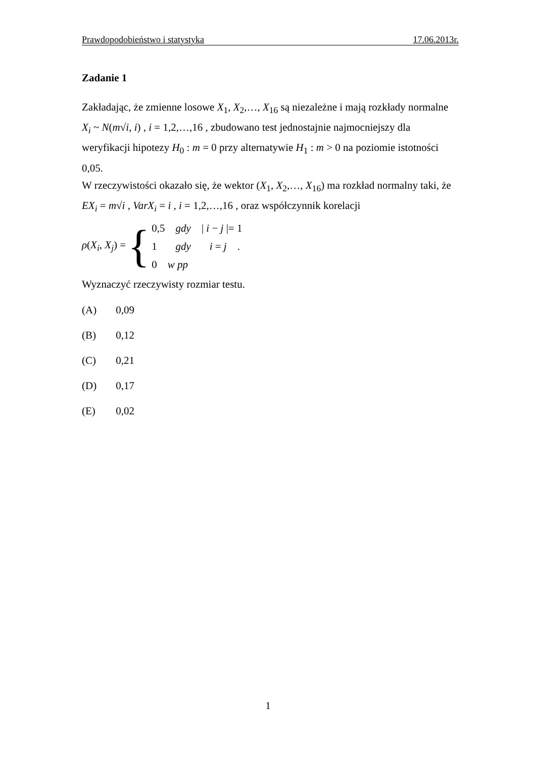Prawdopodobieństwo i statystyka 17.06.2013r.
Zadanie 1
Zakładając, że zmienne losowe X<sub>1</sub>, X<sub>2</sub>,…, X<sub>16</sub> są niezależne i mają rozkłady normalne X<sub>i</sub> ~ N(m√i, i) , i = 1,2,…,16 , zbudowano test jednostajnie najmocniejszy dla weryfikacji hipotezy H<sub>0</sub> : m = 0 przy alternatywie H<sub>1</sub> : m > 0 na poziomie istotności 0,05.
W rzeczywistości okazało się, że wektor (X<sub>1</sub>, X<sub>2</sub>,…, X<sub>16</sub>) ma rozkład normalny taki, że EX<sub>i</sub> = m√i , VarX<sub>i</sub> = i , i = 1,2,…,16 , oraz współczynnik korelacji
ρ(X<sub>i</sub>, X<sub>j</sub>) = {
0,5 gdy | i − j |= 1
1 gdy i = j .
0 w pp
Wyznaczyć rzeczywisty rozmiar testu.
(A) 0,09
(B) 0,12
(C) 0,21
(D) 0,17
(E) 0,02
1